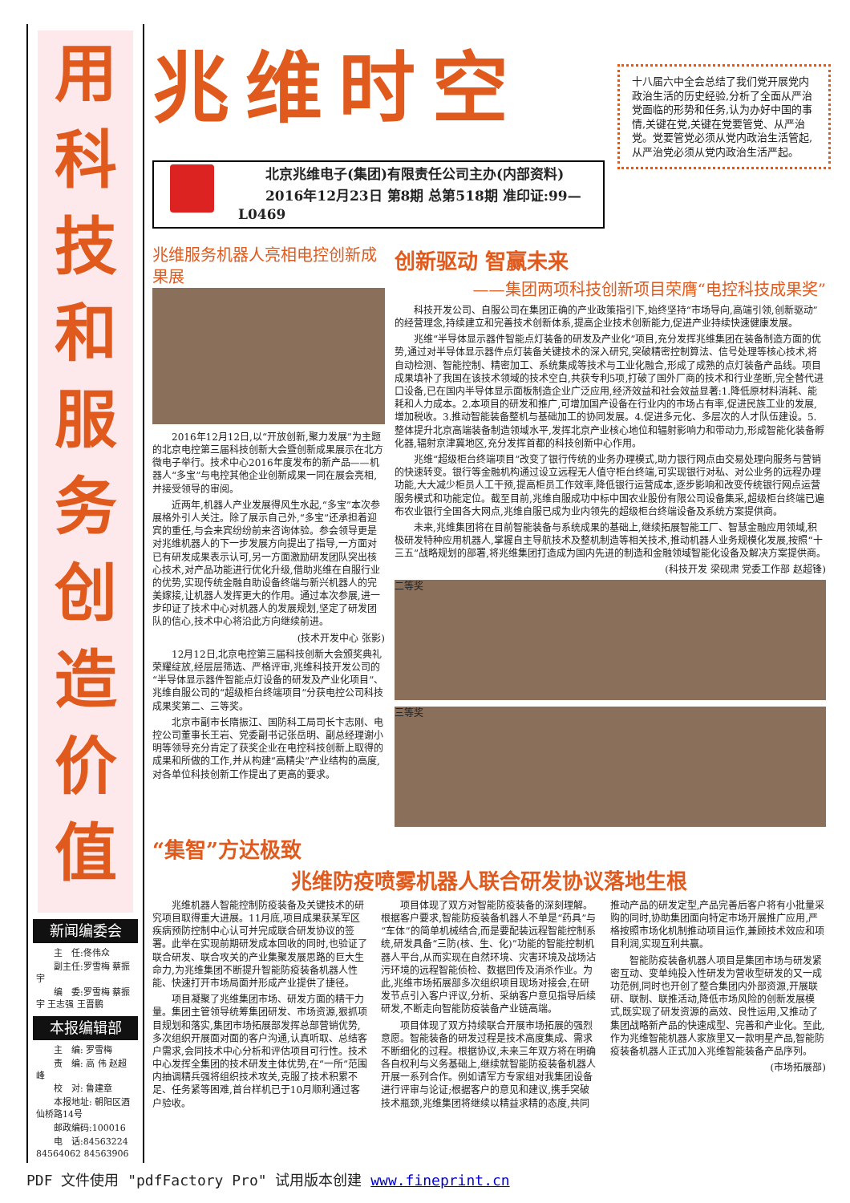用科技和服务创造价值
新闻编委会
主　任:佟伟众
副主任:罗雪梅 蔡振宇
编　委:罗雪梅 蔡振宇 王志强 王晋鹏
本报编辑部
主　编: 罗雪梅
责　编: 高 伟 赵超峰
校　对: 鲁建章
本报地址: 朝阳区酒仙桥路14号
邮政编码:100016
电　话:84563224 84564062 84563906
兆维时空
北京兆维电子(集团)有限责任公司主办(内部资料)
2016年12月23日 第8期 总第518期 准印证:99—L0469
兆维服务机器人亮相电控创新成果展
2016年12月12日,以“开放创新,聚力发展”为主题的北京电控第三届科技创新大会暨创新成果展示在北方微电子举行。技术中心2016年度发布的新产品——机器人“多宝”与电控其他企业创新成果一同在展会亮相,并接受领导的审阅。
近两年,机器人产业发展得风生水起,“多宝”本次参展格外引人关注。除了展示自己外,“多宝”还承担着迎宾的重任,与会来宾纷纷前来咨询体验。参会领导更是对兆维机器人的下一步发展方向提出了指导,一方面对已有研发成果表示认可,另一方面激励研发团队突出核心技术,对产品功能进行优化升级,借助兆维在自服行业的优势,实现传统金融自助设备终端与新兴机器人的完美嫁接,让机器人发挥更大的作用。通过本次参展,进一步印证了技术中心对机器人的发展规划,坚定了研发团队的信心,技术中心将沿此方向继续前进。
(技术开发中心 张影)
12月12日,北京电控第三届科技创新大会颁奖典礼荣耀绽放,经层层筛选、严格评审,兆维科技开发公司的“半导体显示器件智能点灯设备的研发及产业化项目”、兆维自服公司的“超级柜台终端项目”分获电控公司科技成果奖第二、三等奖。
北京市副市长隋振江、国防科工局司长卞志刚、电控公司董事长王岩、党委副书记张岳明、副总经理谢小明等领导充分肯定了获奖企业在电控科技创新上取得的成果和所做的工作,并从构建“高精尖”产业结构的高度,对各单位科技创新工作提出了更高的要求。
创新驱动 智赢未来
——集团两项科技创新项目荣膺“电控科技成果奖”
科技开发公司、自服公司在集团正确的产业政策指引下,始终坚持“市场导向,高端引领,创新驱动”的经营理念,持续建立和完善技术创新体系,提高企业技术创新能力,促进产业持续快速健康发展。
兆维“半导体显示器件智能点灯装备的研发及产业化”项目,充分发挥兆维集团在装备制造方面的优势,通过对半导体显示器件点灯装备关键技术的深入研究,突破精密控制算法、信号处理等核心技术,将自动检测、智能控制、精密加工、系统集成等技术与工业化融合,形成了成熟的点灯装备产品线。项目成果填补了我国在该技术领域的技术空白,共获专利5项,打破了国外厂商的技术和行业垄断,完全替代进口设备,已在国内半导体显示面板制造企业广泛应用,经济效益和社会效益显著:1.降低原材料消耗、能耗和人力成本。2.本项目的研发和推广,可增加国产设备在行业内的市场占有率,促进民族工业的发展,增加税收。3.推动智能装备整机与基础加工的协同发展。4.促进多元化、多层次的人才队伍建设。5.整体提升北京高端装备制造领域水平,发挥北京产业核心地位和辐射影响力和带动力,形成智能化装备孵化器,辐射京津冀地区,充分发挥首都的科技创新中心作用。
兆维“超级柜台终端项目”改变了银行传统的业务办理模式,助力银行网点由交易处理向服务与营销的快速转变。银行等金融机构通过设立远程无人值守柜台终端,可实现银行对私、对公业务的远程办理功能,大大减少柜员人工干预,提高柜员工作效率,降低银行运营成本,逐步影响和改变传统银行网点运营服务模式和功能定位。截至目前,兆维自服成功中标中国农业股份有限公司设备集采,超级柜台终端已遍布农业银行全国各大网点,兆维自服已成为业内领先的超级柜台终端设备及系统方案提供商。
未来,兆维集团将在目前智能装备与系统成果的基础上,继续拓展智能工厂、智慧金融应用领域,积极研发特种应用机器人,掌握自主导航技术及整机制造等相关技术,推动机器人业务规模化发展,按照“十三五”战略规划的部署,将兆维集团打造成为国内先进的制造和金融领域智能化设备及解决方案提供商。
(科技开发 梁砚肃 党委工作部 赵超锋)
二等奖
三等奖
“集智”方达极致
兆维防疫喷雾机器人联合研发协议落地生根
兆维机器人智能控制防疫装备及关键技术的研究项目取得重大进展。11月底,项目成果获某军区疾病预防控制中心认可并完成联合研发协议的签署。此举在实现前期研发成本回收的同时,也验证了联合研发、联合攻关的产业集聚发展思路的巨大生命力,为兆维集团不断提升智能防疫装备机器人性能、快速打开市场局面并形成产业提供了捷径。
项目凝聚了兆维集团市场、研发方面的精干力量。集团主管领导统筹集团研发、市场资源,狠抓项目规划和落实,集团市场拓展部发挥总部营销优势,多次组织开展面对面的客户沟通,认真听取、总结客户需求,会同技术中心分析和评估项目可行性。技术中心发挥全集团的技术研发主体优势,在“一所”范围内抽调精兵强将组织技术攻关,克服了技术积累不足、任务紧等困难,首台样机已于10月顺利通过客户验收。
项目体现了双方对智能防疫装备的深刻理解。根据客户要求,智能防疫装备机器人不单是“药具”与“车体”的简单机械结合,而是要配装远程智能控制系统,研发具备“三防(核、生、化)”功能的智能控制机器人平台,从而实现在自然环境、灾害环境及战场沾污环境的远程智能侦检、数据回传及消杀作业。为此,兆维市场拓展部多次组织项目现场对接会,在研发节点引入客户评议,分析、采纳客户意见指导后续研发,不断走向智能防疫装备产业链高端。
项目体现了双方持续联合开展市场拓展的强烈意愿。智能装备的研发过程是技术高度集成、需求不断细化的过程。根据协议,未来三年双方将在明确各自权利与义务基础上,继续就智能防疫装备机器人开展一系列合作。例如请军方专家组对我集团设备进行评审与论证;根据客户的意见和建议,携手突破技术瓶颈,兆维集团将继续以精益求精的态度,共同推动产品的研发定型,产品完善后客户将有小批量采购的同时,协助集团面向特定市场开展推广应用,严格按照市场化机制推动项目运作,兼顾技术效应和项目利润,实现互利共赢。
智能防疫装备机器人项目是集团市场与研发紧密互动、变单纯投入性研发为营收型研发的又一成功范例,同时也开创了整合集团内外部资源,开展联研、联制、联推活动,降低市场风险的创新发展模式,既实现了研发资源的高效、良性运用,又推动了集团战略新产品的快速成型、完善和产业化。至此,作为兆维智能机器人家族里又一款明星产品,智能防疫装备机器人正式加入兆维智能装备产品序列。
(市场拓展部)
十八届六中全会总结了我们党开展党内政治生活的历史经验,分析了全面从严治党面临的形势和任务,认为办好中国的事情,关键在党,关键在党要管党、从严治党。党要管党必须从党内政治生活管起,从严治党必须从党内政治生活严起。
PDF 文件使用 "pdfFactory Pro" 试用版本创建 www.fineprint.cn